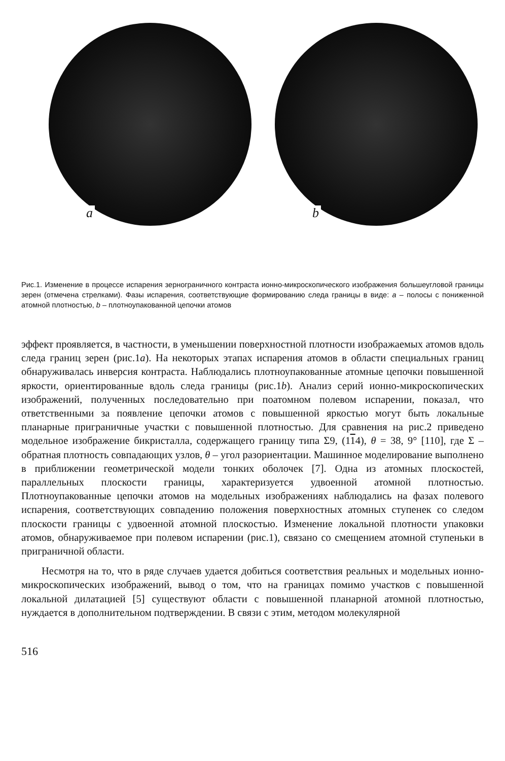a
b
Рис.1. Изменение в процессе испарения зернограничного контраста ионно-микроскопического изображения большеугловой границы зерен (отмечена стрелками). Фазы испарения, соответствующие формированию следа границы в виде: a – полосы с пониженной атомной плотностью, b – плотноупакованной цепочки атомов
эффект проявляется, в частности, в уменьшении поверхностной плотности изображаемых атомов вдоль следа границ зерен (рис.1a). На некоторых этапах испарения атомов в области специальных границ обнаруживалась инверсия контраста. Наблюдались плотноупакованные атомные цепочки повышенной яркости, ориентированные вдоль следа границы (рис.1b). Анализ серий ионно-микроскопических изображений, полученных последовательно при поатомном полевом испарении, показал, что ответственными за появление цепочки атомов с повышенной яркостью могут быть локальные планарные приграничные участки с повышенной плотностью. Для сравнения на рис.2 приведено модельное изображение бикристалла, содержащего границу типа Σ9, (114), θ = 38, 9° [110], где Σ – обратная плотность совпадающих узлов, θ – угол разориентации. Машинное моделирование выполнено в приближении геометрической модели тонких оболочек [7]. Одна из атомных плоскостей, параллельных плоскости границы, характеризуется удвоенной атомной плотностью. Плотноупакованные цепочки атомов на модельных изображениях наблюдались на фазах полевого испарения, соответствующих совпадению положения поверхностных атомных ступенек со следом плоскости границы с удвоенной атомной плоскостью. Изменение локальной плотности упаковки атомов, обнаруживаемое при полевом испарении (рис.1), связано со смещением атомной ступеньки в приграничной области.
Несмотря на то, что в ряде случаев удается добиться соответствия реальных и модельных ионно-микроскопических изображений, вывод о том, что на границах помимо участков с повышенной локальной дилатацией [5] существуют области с повышенной планарной атомной плотностью, нуждается в дополнительном подтверждении. В связи с этим, методом молекулярной
516